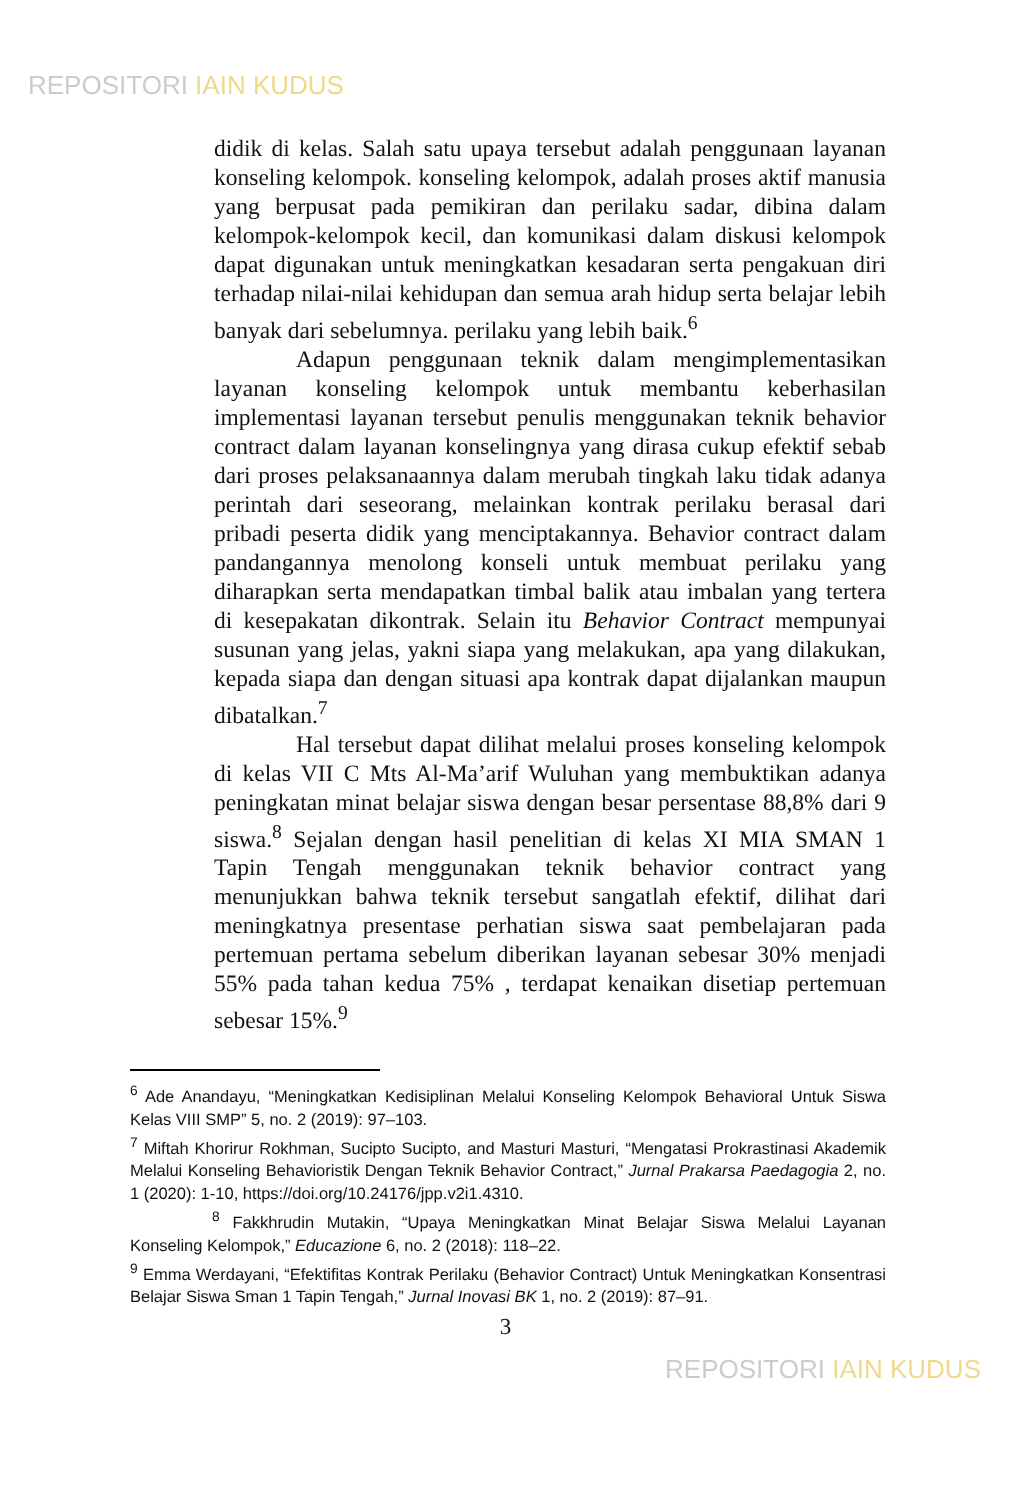REPOSITORI IAIN KUDUS
didik di kelas. Salah satu upaya tersebut adalah penggunaan layanan konseling kelompok. konseling kelompok, adalah proses aktif manusia yang berpusat pada pemikiran dan perilaku sadar, dibina dalam kelompok-kelompok kecil, dan komunikasi dalam diskusi kelompok dapat digunakan untuk meningkatkan kesadaran serta pengakuan diri terhadap nilai-nilai kehidupan dan semua arah hidup serta belajar lebih banyak dari sebelumnya. perilaku yang lebih baik.<sup>6</sup>
Adapun penggunaan teknik dalam mengimplementasikan layanan konseling kelompok untuk membantu keberhasilan implementasi layanan tersebut penulis menggunakan teknik behavior contract dalam layanan konselingnya yang dirasa cukup efektif sebab dari proses pelaksanaannya dalam merubah tingkah laku tidak adanya perintah dari seseorang, melainkan kontrak perilaku berasal dari pribadi peserta didik yang menciptakannya. Behavior contract dalam pandangannya menolong konseli untuk membuat perilaku yang diharapkan serta mendapatkan timbal balik atau imbalan yang tertera di kesepakatan dikontrak. Selain itu Behavior Contract mempunyai susunan yang jelas, yakni siapa yang melakukan, apa yang dilakukan, kepada siapa dan dengan situasi apa kontrak dapat dijalankan maupun dibatalkan.<sup>7</sup>
Hal tersebut dapat dilihat melalui proses konseling kelompok di kelas VII C Mts Al-Ma’arif Wuluhan yang membuktikan adanya peningkatan minat belajar siswa dengan besar persentase 88,8% dari 9 siswa.<sup>8</sup> Sejalan dengan hasil penelitian di kelas XI MIA SMAN 1 Tapin Tengah menggunakan teknik behavior contract yang menunjukkan bahwa teknik tersebut sangatlah efektif, dilihat dari meningkatnya presentase perhatian siswa saat pembelajaran pada pertemuan pertama sebelum diberikan layanan sebesar 30% menjadi 55% pada tahan kedua 75% , terdapat kenaikan disetiap pertemuan sebesar 15%.<sup>9</sup>
<sup>6</sup> Ade Anandayu, “Meningkatkan Kedisiplinan Melalui Konseling Kelompok Behavioral Untuk Siswa Kelas VIII SMP” 5, no. 2 (2019): 97–103.
<sup>7</sup> Miftah Khorirur Rokhman, Sucipto Sucipto, and Masturi Masturi, “Mengatasi Prokrastinasi Akademik Melalui Konseling Behavioristik Dengan Teknik Behavior Contract,” Jurnal Prakarsa Paedagogia 2, no. 1 (2020): 1-10, https://doi.org/10.24176/jpp.v2i1.4310.
<sup>8</sup> Fakkhrudin Mutakin, “Upaya Meningkatkan Minat Belajar Siswa Melalui Layanan Konseling Kelompok,” Educazione 6, no. 2 (2018): 118–22.
<sup>9</sup> Emma Werdayani, “Efektifitas Kontrak Perilaku (Behavior Contract) Untuk Meningkatkan Konsentrasi Belajar Siswa Sman 1 Tapin Tengah,” Jurnal Inovasi BK 1, no. 2 (2019): 87–91.
3
REPOSITORI IAIN KUDUS